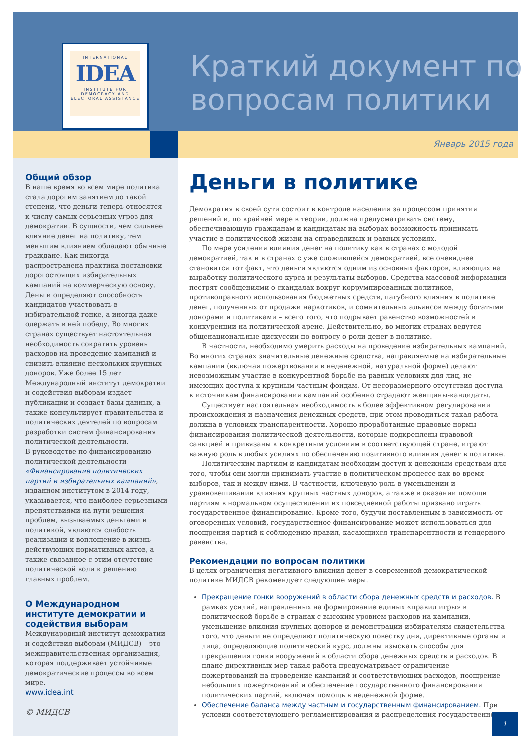INTERNATIONAL
IDEA
INSTITUTE FOR DEMOCRACY AND ELECTORAL ASSISTANCE
Краткий документ по вопросам политики
Январь 2015 года
Общий обзор
В наше время во всем мире политика стала дорогим занятием до такой степени, что деньги теперь относятся к числу самых серьезных угроз для демократии. В сущности, чем сильнее влияние денег на политику, тем меньшим влиянием обладают обычные граждане. Как никогда распространена практика постановки дорогостоящих избирательных кампаний на коммерческую основу. Деньги определяют способность кандидатов участвовать в избирательной гонке, а иногда даже одержать в ней победу. Во многих странах существует настоятельная необходимость сократить уровень расходов на проведение кампаний и снизить влияние нескольких крупных доноров. Уже более 15 лет Международный институт демократии и содействия выборам издает публикации и создает базы данных, а также консультирует правительства и политических деятелей по вопросам разработки систем финансирования политической деятельности.
В руководстве по финансированию политической деятельности «Финансирование политических партий и избирательных кампаний», изданном институтом в 2014 году, указывается, что наиболее серьезными препятствиями на пути решения проблем, вызываемых деньгами и политикой, являются слабость реализации и воплощение в жизнь действующих нормативных актов, а также связанное с этим отсутствие политической воли к решению главных проблем.
О Международном институте демократии и содействия выборам
Международный институт демократии и содействия выборам (МИДСВ) – это межправительственная организация, которая поддерживает устойчивые демократические процессы во всем мире.
www.idea.int
© МИДСВ
Деньги в политике
Демократия в своей сути состоит в контроле населения за процессом принятия решений и, по крайней мере в теории, должна предусматривать систему, обеспечивающую гражданам и кандидатам на выборах возможность принимать участие в политической жизни на справедливых и равных условиях.
По мере усиления влияния денег на политику как в странах с молодой демократией, так и в странах с уже сложившейся демократией, все очевиднее становится тот факт, что деньги являются одним из основных факторов, влияющих на выработку политического курса и результаты выборов. Средства массовой информации пестрят сообщениями о скандалах вокруг коррумпированных политиков, противоправного использования бюджетных средств, пагубного влияния в политике денег, полученных от продажи наркотиков, и сомнительных альянсов между богатыми донорами и политиками – всего того, что подрывает равенство возможностей в конкуренции на политической арене. Действительно, во многих странах ведутся общенациональные дискуссии по вопросу о роли денег в политике.
В частности, необходимо умерить расходы на проведение избирательных кампаний. Во многих странах значительные денежные средства, направляемые на избирательные кампании (включая пожертвования в неденежной, натуральной форме) делают невозможным участие в конкурентной борьбе на равных условиях для лиц, не имеющих доступа к крупным частным фондам. От несоразмерного отсутствия доступа к источникам финансирования кампаний особенно страдают женщины-кандидаты.
Существует настоятельная необходимость в более эффективном регулировании происхождения и назначения денежных средств, при этом проводиться такая работа должна в условиях транспарентности. Хорошо проработанные правовые нормы финансирования политической деятельности, которые подкреплены правовой санкцией и привязаны к конкретным условиям в соответствующей стране, играют важную роль в любых усилиях по обеспечению позитивного влияния денег в политике.
Политическим партиям и кандидатам необходим доступ к денежным средствам для того, чтобы они могли принимать участие в политическом процессе как во время выборов, так и между ними. В частности, ключевую роль в уменьшении и уравновешивании влияния крупных частных доноров, а также в оказании помощи партиям в нормальном осуществлении их повседневной работы призвано играть государственное финансирование. Кроме того, будучи поставленным в зависимость от оговоренных условий, государственное финансирование может использоваться для поощрения партий к соблюдению правил, касающихся транспарентности и гендерного равенства.
Рекомендации по вопросам политики
В целях ограничения негативного влияния денег в современной демократической политике МИДСВ рекомендует следующие меры.
Прекращение гонки вооружений в области сбора денежных средств и расходов. В рамках усилий, направленных на формирование единых «правил игры» в политической борьбе в странах с высоким уровнем расходов на кампании, уменьшение влияния крупных доноров и демонстрации избирателям свидетельства того, что деньги не определяют политическую повестку дня, директивные органы и лица, определяющие политический курс, должны изыскать способы для прекращения гонки вооружений в области сбора денежных средств и расходов. В плане директивных мер такая работа предусматривает ограничение пожертвований на проведение кампаний и соответствующих расходов, поощрение небольших пожертвований и обеспечение государственного финансирования политических партий, включая помощь в неденежной форме.
Обеспечение баланса между частным и государственным финансированием. При условии соответствующего регламентирования и распределения государственное
1